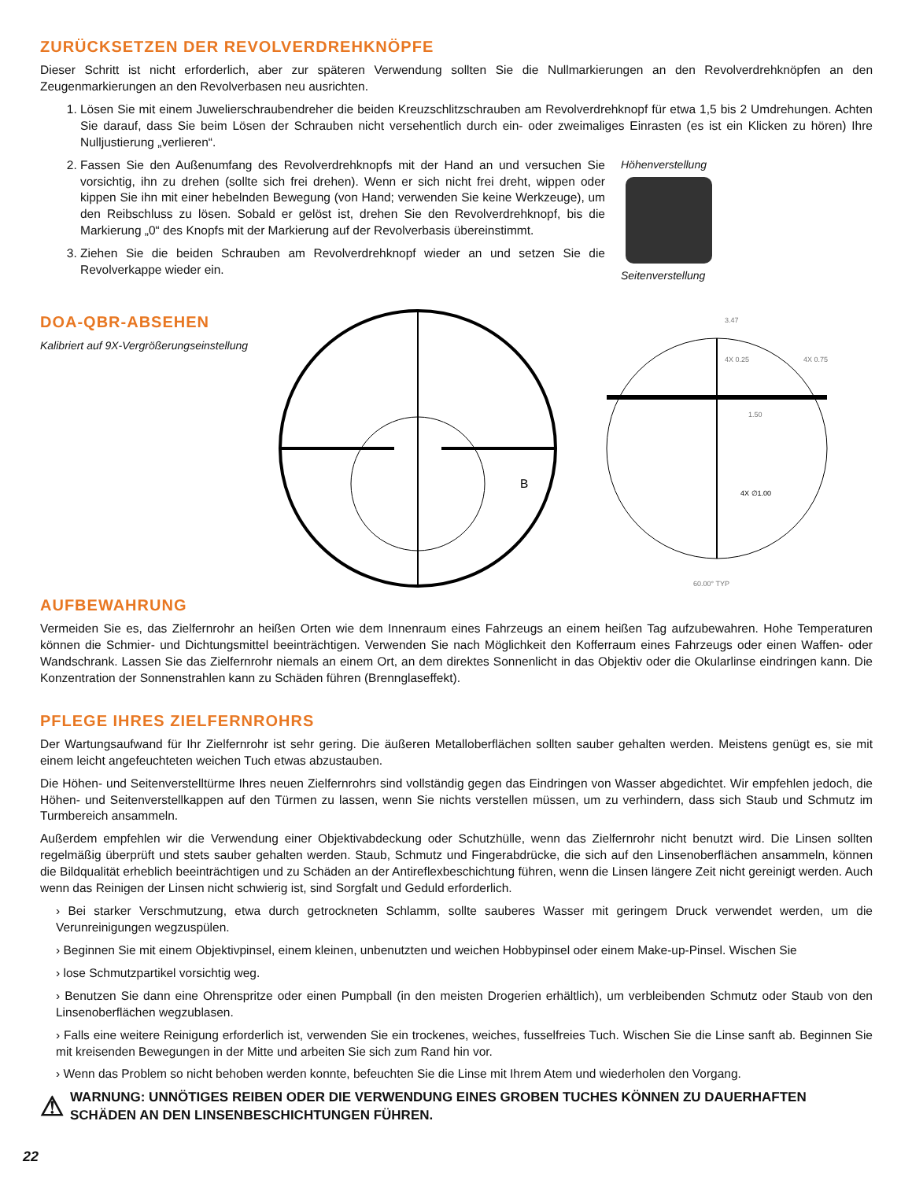ZURÜCKSETZEN DER REVOLVERDREHKNÖPFE
Dieser Schritt ist nicht erforderlich, aber zur späteren Verwendung sollten Sie die Nullmarkierungen an den Revolverdrehknöpfen an den Zeugenmarkierungen an den Revolverbasen neu ausrichten.
1. Lösen Sie mit einem Juwelierschraubendreher die beiden Kreuzschlitzschrauben am Revolverdrehknopf für etwa 1,5 bis 2 Umdrehungen. Achten Sie darauf, dass Sie beim Lösen der Schrauben nicht versehentlich durch ein- oder zweimaliges Einrasten (es ist ein Klicken zu hören) Ihre Nulljustierung „verlieren“.
2. Fassen Sie den Außenumfang des Revolverdrehknopfs mit der Hand an und versuchen Sie vorsichtig, ihn zu drehen (sollte sich frei drehen). Wenn er sich nicht frei dreht, wippen oder kippen Sie ihn mit einer hebelnden Bewegung (von Hand; verwenden Sie keine Werkzeuge), um den Reibschluss zu lösen. Sobald er gelöst ist, drehen Sie den Revolverdrehknopf, bis die Markierung „0“ des Knopfs mit der Markierung auf der Revolverbasis übereinstimmt.
3. Ziehen Sie die beiden Schrauben am Revolverdrehknopf wieder an und setzen Sie die Revolverkappe wieder ein.
Höhenverstellung
Seitenverstellung
DOA-QBR-ABSEHEN
Kalibriert auf 9X-Vergrößerungseinstellung
B
3.47
4X 0.25
4X 0.75
1.50
4X ∅1.00
60.00° TYP
AUFBEWAHRUNG
Vermeiden Sie es, das Zielfernrohr an heißen Orten wie dem Innenraum eines Fahrzeugs an einem heißen Tag aufzubewahren. Hohe Temperaturen können die Schmier- und Dichtungsmittel beeinträchtigen. Verwenden Sie nach Möglichkeit den Kofferraum eines Fahrzeugs oder einen Waffen- oder Wandschrank. Lassen Sie das Zielfernrohr niemals an einem Ort, an dem direktes Sonnenlicht in das Objektiv oder die Okularlinse eindringen kann. Die Konzentration der Sonnenstrahlen kann zu Schäden führen (Brennglaseffekt).
PFLEGE IHRES ZIELFERNROHRS
Der Wartungsaufwand für Ihr Zielfernrohr ist sehr gering. Die äußeren Metalloberflächen sollten sauber gehalten werden. Meistens genügt es, sie mit einem leicht angefeuchteten weichen Tuch etwas abzustauben.
Die Höhen- und Seitenverstelltürme Ihres neuen Zielfernrohrs sind vollständig gegen das Eindringen von Wasser abgedichtet. Wir empfehlen jedoch, die Höhen- und Seitenverstellkappen auf den Türmen zu lassen, wenn Sie nichts verstellen müssen, um zu verhindern, dass sich Staub und Schmutz im Turmbereich ansammeln.
Außerdem empfehlen wir die Verwendung einer Objektivabdeckung oder Schutzhülle, wenn das Zielfernrohr nicht benutzt wird. Die Linsen sollten regelmäßig überprüft und stets sauber gehalten werden. Staub, Schmutz und Fingerabdrücke, die sich auf den Linsenoberflächen ansammeln, können die Bildqualität erheblich beeinträchtigen und zu Schäden an der Antireflexbeschichtung führen, wenn die Linsen längere Zeit nicht gereinigt werden. Auch wenn das Reinigen der Linsen nicht schwierig ist, sind Sorgfalt und Geduld erforderlich.
› Bei starker Verschmutzung, etwa durch getrockneten Schlamm, sollte sauberes Wasser mit geringem Druck verwendet werden, um die Verunreinigungen wegzuspülen.
› Beginnen Sie mit einem Objektivpinsel, einem kleinen, unbenutzten und weichen Hobbypinsel oder einem Make-up-Pinsel. Wischen Sie
› lose Schmutzpartikel vorsichtig weg.
› Benutzen Sie dann eine Ohrenspritze oder einen Pumpball (in den meisten Drogerien erhältlich), um verbleibenden Schmutz oder Staub von den Linsenoberflächen wegzublasen.
› Falls eine weitere Reinigung erforderlich ist, verwenden Sie ein trockenes, weiches, fusselfreies Tuch. Wischen Sie die Linse sanft ab. Beginnen Sie mit kreisenden Bewegungen in der Mitte und arbeiten Sie sich zum Rand hin vor.
› Wenn das Problem so nicht behoben werden konnte, befeuchten Sie die Linse mit Ihrem Atem und wiederholen den Vorgang.
⚠ WARNUNG: UNNÖTIGES REIBEN ODER DIE VERWENDUNG EINES GROBEN TUCHES KÖNNEN ZU DAUERHAFTEN SCHÄDEN AN DEN LINSENBESCHICHTUNGEN FÜHREN.
22